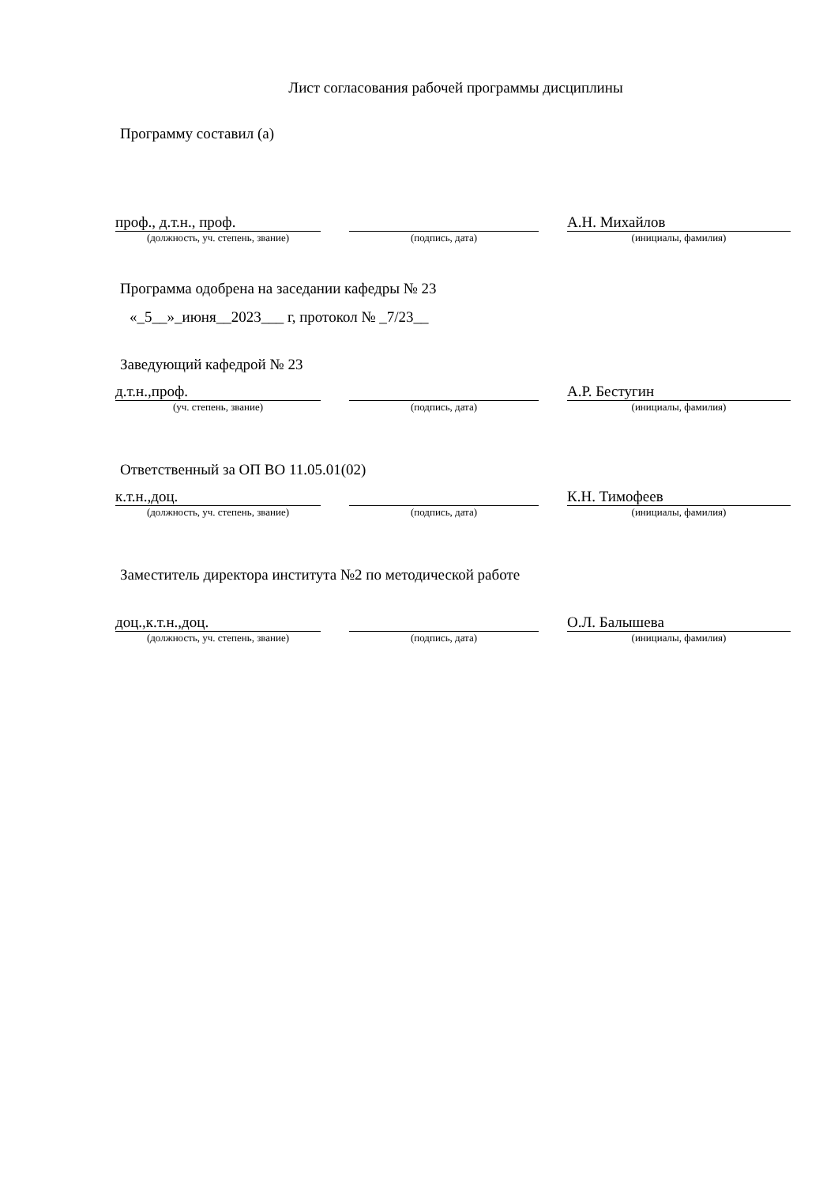Лист согласования рабочей программы дисциплины
Программу составил (а)
| проф., д.т.н., проф. | | | | А.Н. Михайлов |
| (должность, уч. степень, звание) | | (подпись, дата) | | (инициалы, фамилия) |
Программа одобрена на заседании кафедры № 23
«_5__»_июня__2023___ г, протокол № _7/23__
Заведующий кафедрой № 23
| д.т.н.,проф. | | | | А.Р. Бестугин |
| (уч. степень, звание) | | (подпись, дата) | | (инициалы, фамилия) |
Ответственный за ОП ВО 11.05.01(02)
| к.т.н.,доц. | | | | К.Н. Тимофеев |
| (должность, уч. степень, звание) | | (подпись, дата) | | (инициалы, фамилия) |
Заместитель директора института №2 по методической работе
| доц.,к.т.н.,доц. | | | | О.Л. Балышева |
| (должность, уч. степень, звание) | | (подпись, дата) | | (инициалы, фамилия) |